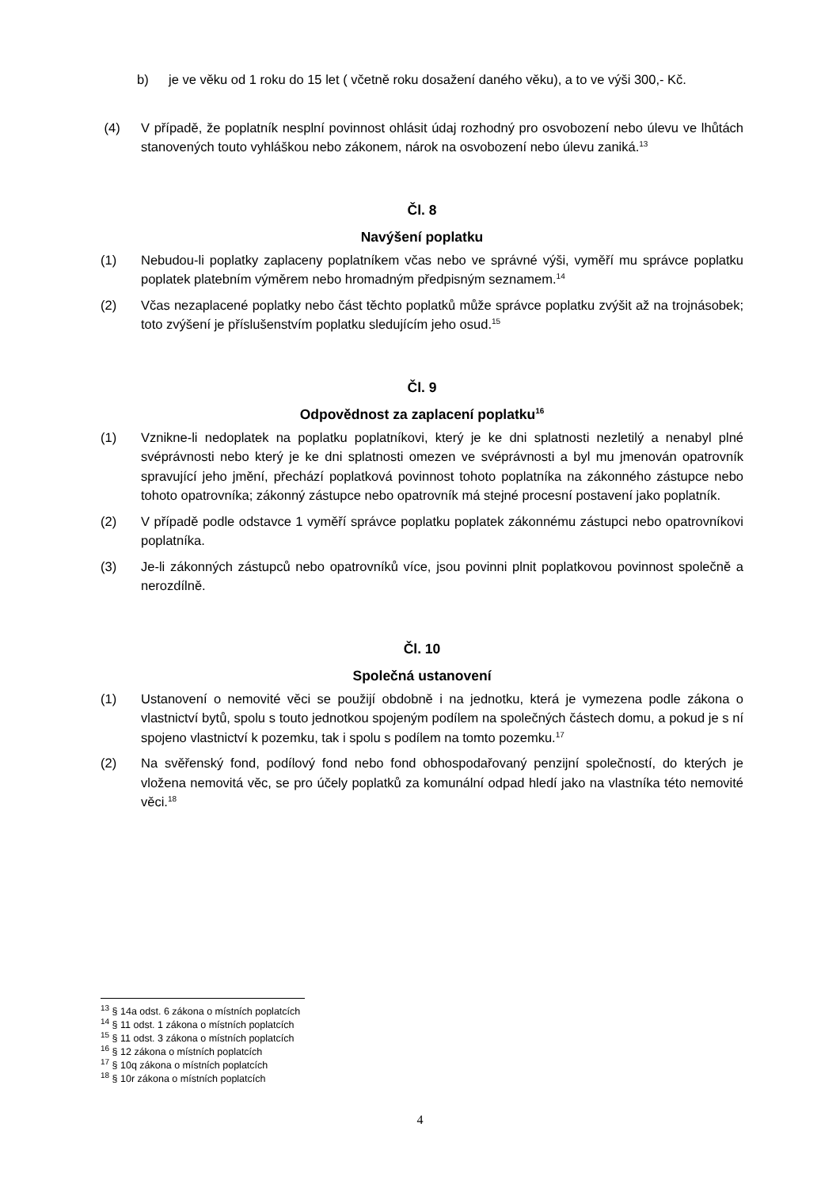b) je ve věku od 1 roku do 15 let ( včetně roku dosažení daného věku), a to ve výši 300,- Kč.
(4) V případě, že poplatník nesplní povinnost ohlásit údaj rozhodný pro osvobození nebo úlevu ve lhůtách stanovených touto vyhláškou nebo zákonem, nárok na osvobození nebo úlevu zaniká.<sup>13</sup>
Čl. 8
Navýšení poplatku
(1) Nebudou-li poplatky zaplaceny poplatníkem včas nebo ve správné výši, vyměří mu správce poplatku poplatek platebním výměrem nebo hromadným předpisným seznamem.<sup>14</sup>
(2) Včas nezaplacené poplatky nebo část těchto poplatků může správce poplatku zvýšit až na trojnásobek; toto zvýšení je příslušenstvím poplatku sledujícím jeho osud.<sup>15</sup>
Čl. 9
Odpovědnost za zaplacení poplatku<sup>16</sup>
(1) Vznikne-li nedoplatek na poplatku poplatníkovi, který je ke dni splatnosti nezletilý a nenabyl plné svéprávnosti nebo který je ke dni splatnosti omezen ve svéprávnosti a byl mu jmenován opatrovník spravující jeho jmění, přechází poplatková povinnost tohoto poplatníka na zákonného zástupce nebo tohoto opatrovníka; zákonný zástupce nebo opatrovník má stejné procesní postavení jako poplatník.
(2) V případě podle odstavce 1 vyměří správce poplatku poplatek zákonnému zástupci nebo opatrovníkovi poplatníka.
(3) Je-li zákonných zástupců nebo opatrovníků více, jsou povinni plnit poplatkovou povinnost společně a nerozdílně.
Čl. 10
Společná ustanovení
(1) Ustanovení o nemovité věci se použijí obdobně i na jednotku, která je vymezena podle zákona o vlastnictví bytů, spolu s touto jednotkou spojeným podílem na společných částech domu, a pokud je s ní spojeno vlastnictví k pozemku, tak i spolu s podílem na tomto pozemku.<sup>17</sup>
(2) Na svěřenský fond, podílový fond nebo fond obhospodařovaný penzijní společností, do kterých je vložena nemovitá věc, se pro účely poplatků za komunální odpad hledí jako na vlastníka této nemovité věci.<sup>18</sup>
<sup>13</sup> § 14a odst. 6 zákona o místních poplatcích
<sup>14</sup> § 11 odst. 1 zákona o místních poplatcích
<sup>15</sup> § 11 odst. 3 zákona o místních poplatcích
<sup>16</sup> § 12 zákona o místních poplatcích
<sup>17</sup> § 10q zákona o místních poplatcích
<sup>18</sup> § 10r zákona o místních poplatcích
4